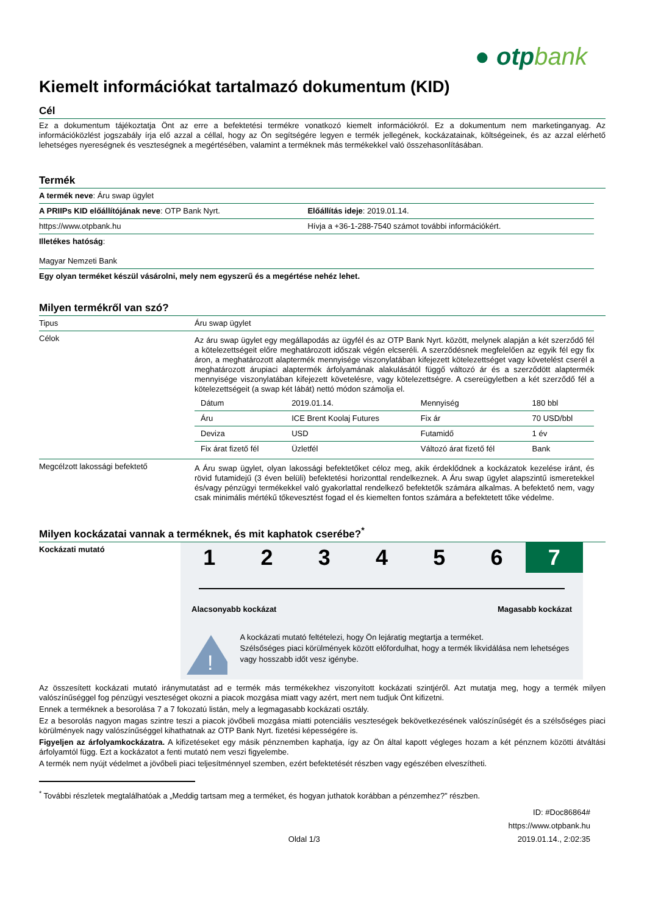● otpbank
Kiemelt információkat tartalmazó dokumentum (KID)
Cél
Ez a dokumentum tájékoztatja Önt az erre a befektetési termékre vonatkozó kiemelt információkról. Ez a dokumentum nem marketinganyag. Az információközlést jogszabály írja elő azzal a céllal, hogy az Ön segítségére legyen e termék jellegének, kockázatainak, költségeinek, és az azzal elérhető lehetséges nyereségnek és veszteségnek a megértésében, valamint a terméknek más termékekkel való összehasonlításában.
Termék
| A termék neve : Áru swap ügylet | |
| A PRIIPs KID előállítójának neve : OTP Bank Nyrt. | Előállítás ideje : 2019.01.14. |
| https://www.otpbank.hu | Hívja a +36-1-288-7540 számot további információkért. |
| Illetékes hatóság : Magyar Nemzeti Bank | |
| Egy olyan terméket készül vásárolni, mely nem egyszerű és a megértése nehéz lehet. | |
Milyen termékről van szó?
| Tipus | Áru swap ügylet |
| Célok | Az áru swap ügylet egy megállapodás az ügyfél és az OTP Bank Nyrt. között, melynek alapján a két szerződő fél a kötelezettségeit előre meghatározott időszak végén elcseréli. A szerződésnek megfelelően az egyik fél egy fix áron, a meghatározott alaptermék mennyisége viszonylatában kifejezett kötelezettséget vagy követelést cserél a meghatározott árupiaci alaptermék árfolyamának alakulásától függő változó ár és a szerződött alaptermék mennyisége viszonylatában kifejezett követelésre, vagy kötelezettségre. A csereügyletben a két szerződő fél a kötelezettségeit (a swap két lábát) nettó módon számolja el. / Dátum / 2019.01.14. / Mennyiség / 180 bbl / / Áru / ICE Brent Koolaj Futures / Fix ár / 70 USD/bbl / / Deviza / USD / Futamidő / 1 év / / Fix árat fizető fél / Üzletfél / Változó árat fizető fél / Bank / |
| Megcélzott lakossági befektető | A Áru swap ügylet, olyan lakossági befektetőket céloz meg, akik érdeklődnek a kockázatok kezelése iránt, és rövid futamidejű (3 éven belüli) befektetési horizonttal rendelkeznek. A Áru swap ügylet alapszintű ismeretekkel és/vagy pénzügyi termékekkel való gyakorlattal rendelkező befektetők számára alkalmas. A befektető nem, vagy csak minimális mértékű tőkevesztést fogad el és kiemelten fontos számára a befektetett tőke védelme. |
Milyen kockázatai vannak a terméknek, és mit kaphatok cserébe?<sup>*</sup>
Kockázati mutató
1 2 3 4 5 6 7
Alacsonyabb kockázat Magasabb kockázat
!
A kockázati mutató feltételezi, hogy Ön lejáratig megtartja a terméket.
Szélsőséges piaci körülmények között előfordulhat, hogy a termék likvidálása nem lehetséges vagy hosszabb időt vesz igénybe.
Az összesített kockázati mutató iránymutatást ad e termék más termékekhez viszonyított kockázati szintjéről. Azt mutatja meg, hogy a termék milyen valószínűséggel fog pénzügyi veszteséget okozni a piacok mozgása miatt vagy azért, mert nem tudjuk Önt kifizetni.
Ennek a terméknek a besorolása 7 a 7 fokozatú listán, mely a legmagasabb kockázati osztály.
Ez a besorolás nagyon magas szintre teszi a piacok jövőbeli mozgása miatti potenciális veszteségek bekövetkezésének valószínűségét és a szélsőséges piaci körülmények nagy valószínűséggel kihathatnak az OTP Bank Nyrt. fizetési képességére is.
Figyeljen az árfolyamkockázatra. A kifizetéseket egy másik pénznemben kaphatja, így az Ön által kapott végleges hozam a két pénznem közötti átváltási árfolyamtól függ. Ezt a kockázatot a fenti mutató nem veszi figyelembe.
A termék nem nyújt védelmet a jövőbeli piaci teljesítménnyel szemben, ezért befektetését részben vagy egészében elveszítheti.
<sup>*</sup> További részletek megtalálhatóak a „Meddig tartsam meg a terméket, és hogyan juthatok korábban a pénzemhez?” részben.
Oldal 1/3 ID: #Doc86864#
https://www.otpbank.hu
2019.01.14., 2:02:35